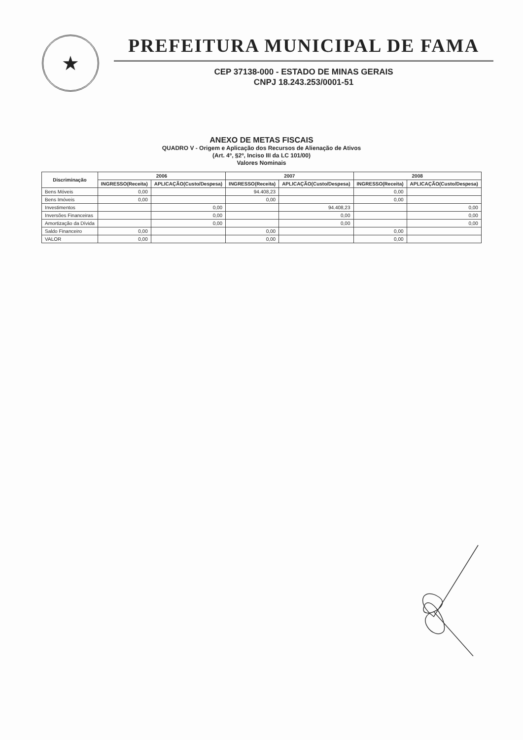★
PREFEITURA MUNICIPAL DE FAMA
CEP 37138-000 - ESTADO DE MINAS GERAIS
CNPJ 18.243.253/0001-51
ANEXO DE METAS FISCAIS
QUADRO V - Origem e Aplicação dos Recursos de Alienação de Ativos
(Art. 4º, §2º, Inciso III da LC 101/00)
Valores Nominais
| Discriminação | 2006 | | 2007 | | 2008 | |
| --- | --- | --- | --- | --- | --- | --- |
| | INGRESSO(Receita) | APLICAÇÃO(Custo/Despesa) | INGRESSO(Receita) | APLICAÇÃO(Custo/Despesa) | INGRESSO(Receita) | APLICAÇÃO(Custo/Despesa) |
| Bens Móveis | 0,00 | | 94.408,23 | | 0,00 | |
| Bens Imóveis | 0,00 | | 0,00 | | 0,00 | |
| Investimentos | | 0,00 | | 94.408,23 | | 0,00 |
| Inversões Financeiras | | 0,00 | | 0,00 | | 0,00 |
| Amortização da Dívida | | 0,00 | | 0,00 | | 0,00 |
| Saldo Financeiro | 0,00 | | 0,00 | | 0,00 | |
| VALOR | 0,00 | | 0,00 | | 0,00 | |